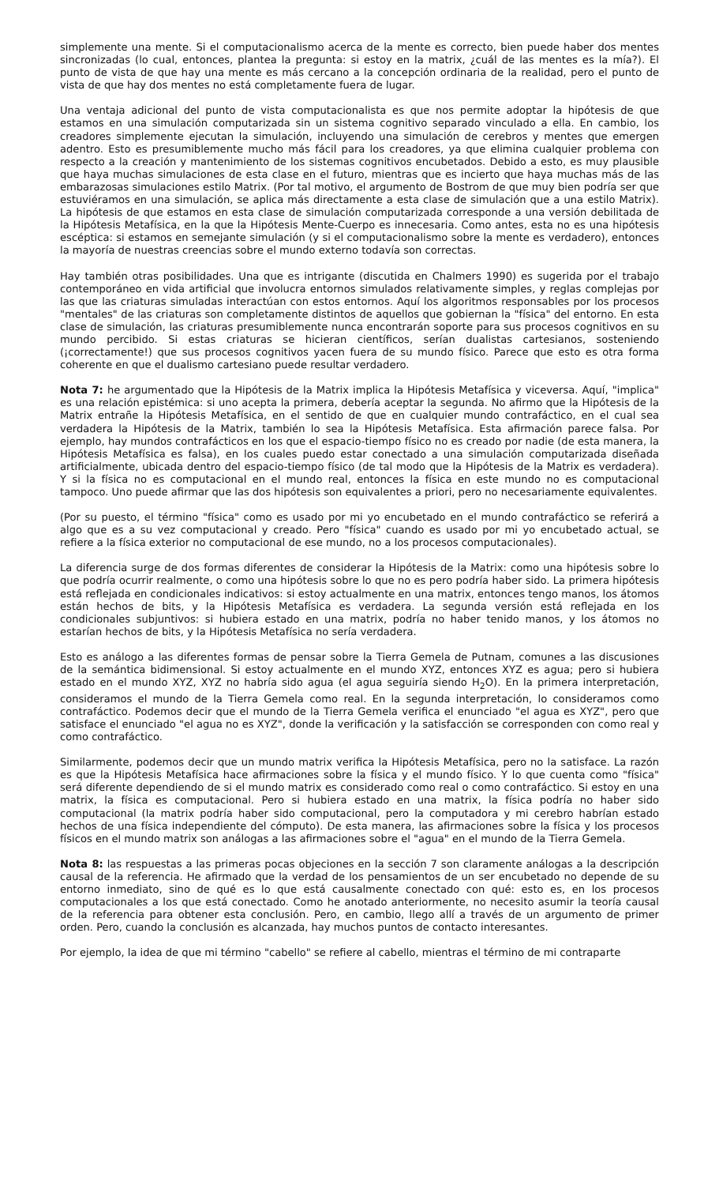simplemente una mente. Si el computacionalismo acerca de la mente es correcto, bien puede haber dos mentes sincronizadas (lo cual, entonces, plantea la pregunta: si estoy en la matrix, ¿cuál de las mentes es la mía?). El punto de vista de que hay una mente es más cercano a la concepción ordinaria de la realidad, pero el punto de vista de que hay dos mentes no está completamente fuera de lugar.
Una ventaja adicional del punto de vista computacionalista es que nos permite adoptar la hipótesis de que estamos en una simulación computarizada sin un sistema cognitivo separado vinculado a ella. En cambio, los creadores simplemente ejecutan la simulación, incluyendo una simulación de cerebros y mentes que emergen adentro. Esto es presumiblemente mucho más fácil para los creadores, ya que elimina cualquier problema con respecto a la creación y mantenimiento de los sistemas cognitivos encubetados. Debido a esto, es muy plausible que haya muchas simulaciones de esta clase en el futuro, mientras que es incierto que haya muchas más de las embarazosas simulaciones estilo Matrix. (Por tal motivo, el argumento de Bostrom de que muy bien podría ser que estuviéramos en una simulación, se aplica más directamente a esta clase de simulación que a una estilo Matrix). La hipótesis de que estamos en esta clase de simulación computarizada corresponde a una versión debilitada de la Hipótesis Metafísica, en la que la Hipótesis Mente-Cuerpo es innecesaria. Como antes, esta no es una hipótesis escéptica: si estamos en semejante simulación (y si el computacionalismo sobre la mente es verdadero), entonces la mayoría de nuestras creencias sobre el mundo externo todavía son correctas.
Hay también otras posibilidades. Una que es intrigante (discutida en Chalmers 1990) es sugerida por el trabajo contemporáneo en vida artificial que involucra entornos simulados relativamente simples, y reglas complejas por las que las criaturas simuladas interactúan con estos entornos. Aquí los algoritmos responsables por los procesos "mentales" de las criaturas son completamente distintos de aquellos que gobiernan la "física" del entorno. En esta clase de simulación, las criaturas presumiblemente nunca encontrarán soporte para sus procesos cognitivos en su mundo percibido. Si estas criaturas se hicieran científicos, serían dualistas cartesianos, sosteniendo (¡correctamente!) que sus procesos cognitivos yacen fuera de su mundo físico. Parece que esto es otra forma coherente en que el dualismo cartesiano puede resultar verdadero.
Nota 7: he argumentado que la Hipótesis de la Matrix implica la Hipótesis Metafísica y viceversa. Aquí, "implica" es una relación epistémica: si uno acepta la primera, debería aceptar la segunda. No afirmo que la Hipótesis de la Matrix entrañe la Hipótesis Metafísica, en el sentido de que en cualquier mundo contrafáctico, en el cual sea verdadera la Hipótesis de la Matrix, también lo sea la Hipótesis Metafísica. Esta afirmación parece falsa. Por ejemplo, hay mundos contrafácticos en los que el espacio-tiempo físico no es creado por nadie (de esta manera, la Hipótesis Metafísica es falsa), en los cuales puedo estar conectado a una simulación computarizada diseñada artificialmente, ubicada dentro del espacio-tiempo físico (de tal modo que la Hipótesis de la Matrix es verdadera). Y si la física no es computacional en el mundo real, entonces la física en este mundo no es computacional tampoco. Uno puede afirmar que las dos hipótesis son equivalentes a priori, pero no necesariamente equivalentes.
(Por su puesto, el término "física" como es usado por mi yo encubetado en el mundo contrafáctico se referirá a algo que es a su vez computacional y creado. Pero "física" cuando es usado por mi yo encubetado actual, se refiere a la física exterior no computacional de ese mundo, no a los procesos computacionales).
La diferencia surge de dos formas diferentes de considerar la Hipótesis de la Matrix: como una hipótesis sobre lo que podría ocurrir realmente, o como una hipótesis sobre lo que no es pero podría haber sido. La primera hipótesis está reflejada en condicionales indicativos: si estoy actualmente en una matrix, entonces tengo manos, los átomos están hechos de bits, y la Hipótesis Metafísica es verdadera. La segunda versión está reflejada en los condicionales subjuntivos: si hubiera estado en una matrix, podría no haber tenido manos, y los átomos no estarían hechos de bits, y la Hipótesis Metafísica no sería verdadera.
Esto es análogo a las diferentes formas de pensar sobre la Tierra Gemela de Putnam, comunes a las discusiones de la semántica bidimensional. Si estoy actualmente en el mundo XYZ, entonces XYZ es agua; pero si hubiera estado en el mundo XYZ, XYZ no habría sido agua (el agua seguiría siendo H<sub>2</sub>O). En la primera interpretación, consideramos el mundo de la Tierra Gemela como real. En la segunda interpretación, lo consideramos como contrafáctico. Podemos decir que el mundo de la Tierra Gemela verifica el enunciado "el agua es XYZ", pero que satisface el enunciado "el agua no es XYZ", donde la verificación y la satisfacción se corresponden con como real y como contrafáctico.
Similarmente, podemos decir que un mundo matrix verifica la Hipótesis Metafísica, pero no la satisface. La razón es que la Hipótesis Metafísica hace afirmaciones sobre la física y el mundo físico. Y lo que cuenta como "física" será diferente dependiendo de si el mundo matrix es considerado como real o como contrafáctico. Si estoy en una matrix, la física es computacional. Pero si hubiera estado en una matrix, la física podría no haber sido computacional (la matrix podría haber sido computacional, pero la computadora y mi cerebro habrían estado hechos de una física independiente del cómputo). De esta manera, las afirmaciones sobre la física y los procesos físicos en el mundo matrix son análogas a las afirmaciones sobre el "agua" en el mundo de la Tierra Gemela.
Nota 8: las respuestas a las primeras pocas objeciones en la sección 7 son claramente análogas a la descripción causal de la referencia. He afirmado que la verdad de los pensamientos de un ser encubetado no depende de su entorno inmediato, sino de qué es lo que está causalmente conectado con qué: esto es, en los procesos computacionales a los que está conectado. Como he anotado anteriormente, no necesito asumir la teoría causal de la referencia para obtener esta conclusión. Pero, en cambio, llego allí a través de un argumento de primer orden. Pero, cuando la conclusión es alcanzada, hay muchos puntos de contacto interesantes.
Por ejemplo, la idea de que mi término "cabello" se refiere al cabello, mientras el término de mi contraparte